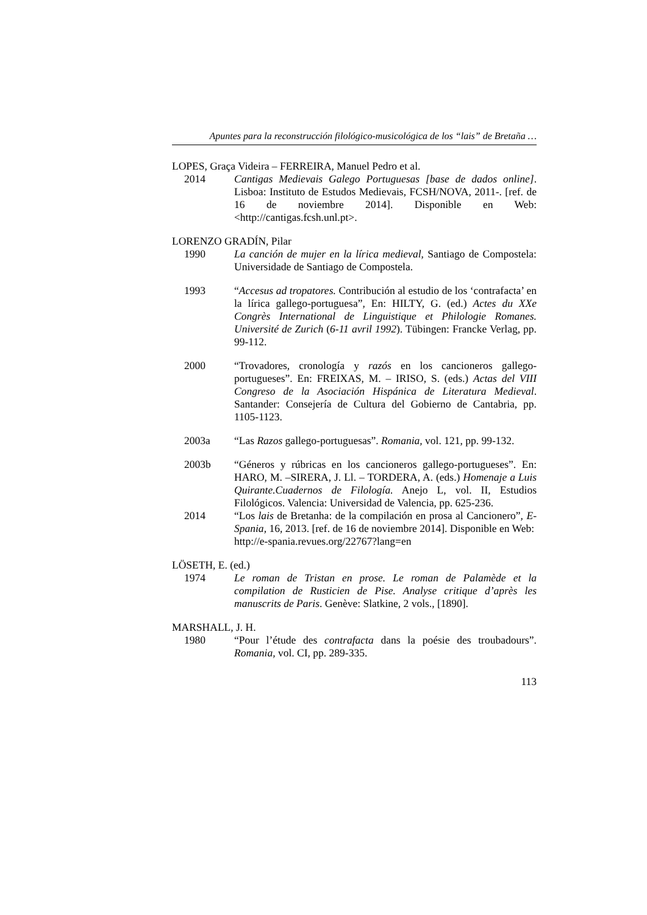Apuntes para la reconstrucción filológico-musicológica de los “lais” de Bretaña …
LOPES, Graça Videira – FERREIRA, Manuel Pedro et al.
2014 Cantigas Medievais Galego Portuguesas [base de dados online]. Lisboa: Instituto de Estudos Medievais, FCSH/NOVA, 2011-. [ref. de 16 de noviembre 2014]. Disponible en Web: <http://cantigas.fcsh.unl.pt>.
LORENZO GRADÍN, Pilar
1990 La canción de mujer en la lírica medieval, Santiago de Compostela: Universidade de Santiago de Compostela.
1993 “Accesus ad tropatores. Contribución al estudio de los ‘contrafacta’ en la lírica gallego-portuguesa”, En: HILTY, G. (ed.) Actes du XXe Congrès International de Linguistique et Philologie Romanes. Université de Zurich (6-11 avril 1992). Tübingen: Francke Verlag, pp. 99-112.
2000 “Trovadores, cronología y razós en los cancioneros gallego-portugueses”. En: FREIXAS, M. – IRISO, S. (eds.) Actas del VIII Congreso de la Asociación Hispánica de Literatura Medieval. Santander: Consejería de Cultura del Gobierno de Cantabria, pp. 1105-1123.
2003a “Las Razos gallego-portuguesas”. Romania, vol. 121, pp. 99-132.
2003b “Géneros y rúbricas en los cancioneros gallego-portugueses”. En: HARO, M. –SIRERA, J. Ll. – TORDERA, A. (eds.) Homenaje a Luis Quirante.Cuadernos de Filología. Anejo L, vol. II, Estudios Filológicos. Valencia: Universidad de Valencia, pp. 625-236.
2014 “Los lais de Bretanha: de la compilación en prosa al Cancionero”, E-Spania, 16, 2013. [ref. de 16 de noviembre 2014]. Disponible en Web:
http://e-spania.revues.org/22767?lang=en
LÖSETH, E. (ed.)
1974 Le roman de Tristan en prose. Le roman de Palamède et la compilation de Rusticien de Pise. Analyse critique d’après les manuscrits de Paris. Genève: Slatkine, 2 vols., [1890].
MARSHALL, J. H.
1980 “Pour l’étude des contrafacta dans la poésie des troubadours”. Romania, vol. CI, pp. 289-335.
113